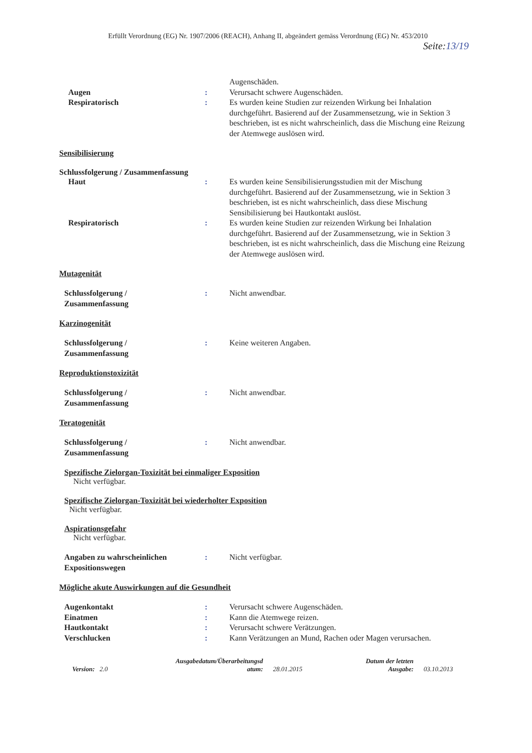Erfüllt Verordnung (EG) Nr. 1907/2006 (REACH), Anhang II, abgeändert gemäss Verordnung (EG) Nr. 453/2010
Seite:13/19
Augenschäden.
Augen : Verursacht schwere Augenschäden.
Respiratorisch : Es wurden keine Studien zur reizenden Wirkung bei Inhalation durchgeführt. Basierend auf der Zusammensetzung, wie in Sektion 3 beschrieben, ist es nicht wahrscheinlich, dass die Mischung eine Reizung der Atemwege auslösen wird.
Sensibilisierung
Schlussfolgerung / Zusammenfassung
Haut : Es wurden keine Sensibilisierungsstudien mit der Mischung durchgeführt. Basierend auf der Zusammensetzung, wie in Sektion 3 beschrieben, ist es nicht wahrscheinlich, dass diese Mischung Sensibilisierung bei Hautkontakt auslöst.
Respiratorisch : Es wurden keine Studien zur reizenden Wirkung bei Inhalation durchgeführt. Basierend auf der Zusammensetzung, wie in Sektion 3 beschrieben, ist es nicht wahrscheinlich, dass die Mischung eine Reizung der Atemwege auslösen wird.
Mutagenität
Schlussfolgerung /
Zusammenfassung
: Nicht anwendbar.
Karzinogenität
Schlussfolgerung /
Zusammenfassung
: Keine weiteren Angaben.
Reproduktionstoxizität
Schlussfolgerung /
Zusammenfassung
: Nicht anwendbar.
Teratogenität
Schlussfolgerung /
Zusammenfassung
: Nicht anwendbar.
Spezifische Zielorgan-Toxizität bei einmaliger Exposition
Nicht verfügbar.
Spezifische Zielorgan-Toxizität bei wiederholter Exposition
Nicht verfügbar.
Aspirationsgefahr
Nicht verfügbar.
Angaben zu wahrscheinlichen
Expositionswegen
: Nicht verfügbar.
Mögliche akute Auswirkungen auf die Gesundheit
Augenkontakt : Verursacht schwere Augenschäden.
Einatmen : Kann die Atemwege reizen.
Hautkontakt : Verursacht schwere Verätzungen.
Verschlucken : Kann Verätzungen an Mund, Rachen oder Magen verursachen.
Version: 2.0
Ausgabedatum/Überarbeitungsd
atum:
28.01.2015
Datum der letzten
Ausgabe:
03.10.2013